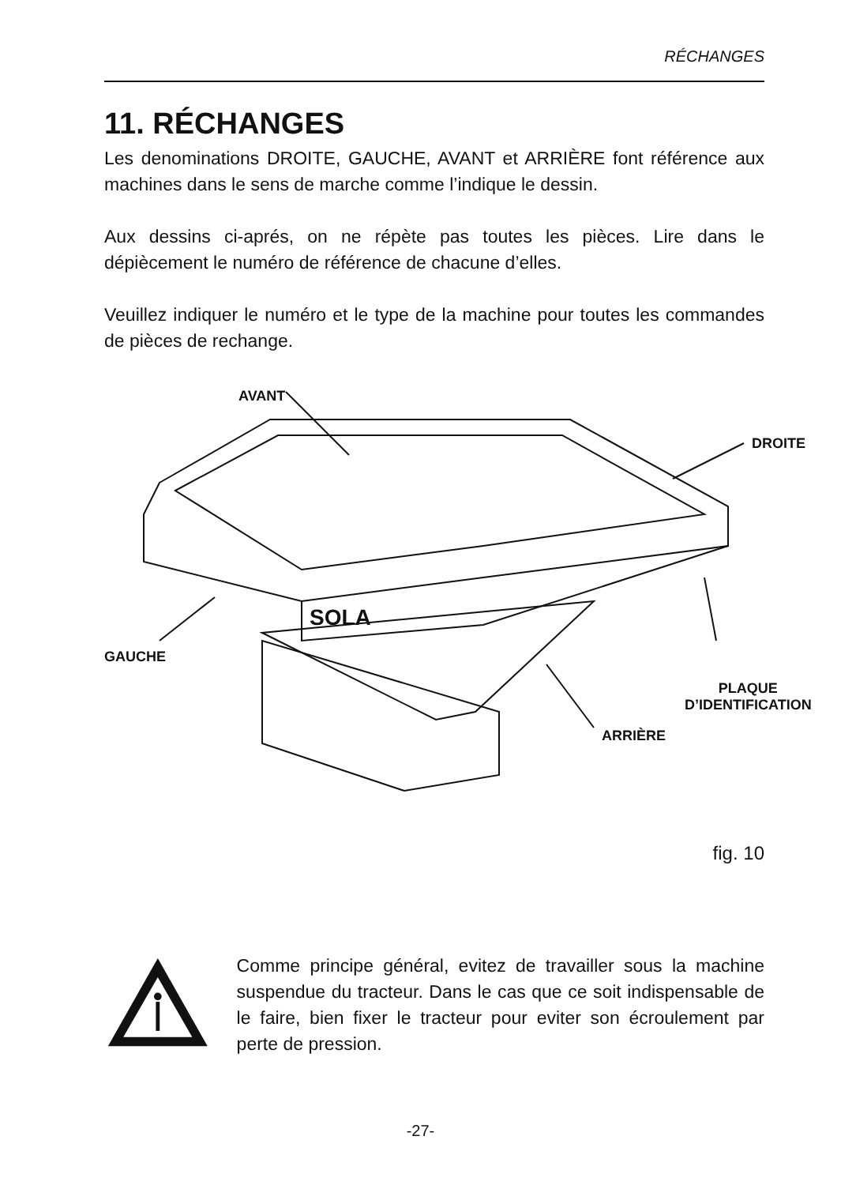RÉCHANGES
11. RÉCHANGES
Les denominations DROITE, GAUCHE, AVANT et ARRIÈRE font référence aux machines dans le sens de marche comme l’indique le dessin.
Aux dessins ci-aprés, on ne répète pas toutes les pièces. Lire dans le dépiècement le numéro de référence de chacune d’elles.
Veuillez indiquer le numéro et le type de la machine pour toutes les commandes de pièces de rechange.
SOLA
AVANT
DROITE
GAUCHE
PLAQUE
D’IDENTIFICATION
ARRIÈRE
fig. 10
Comme principe général, evitez de travailler sous la machine suspendue du tracteur. Dans le cas que ce soit indispensable de le faire, bien fixer le tracteur pour eviter son écroulement par perte de pression.
-27-